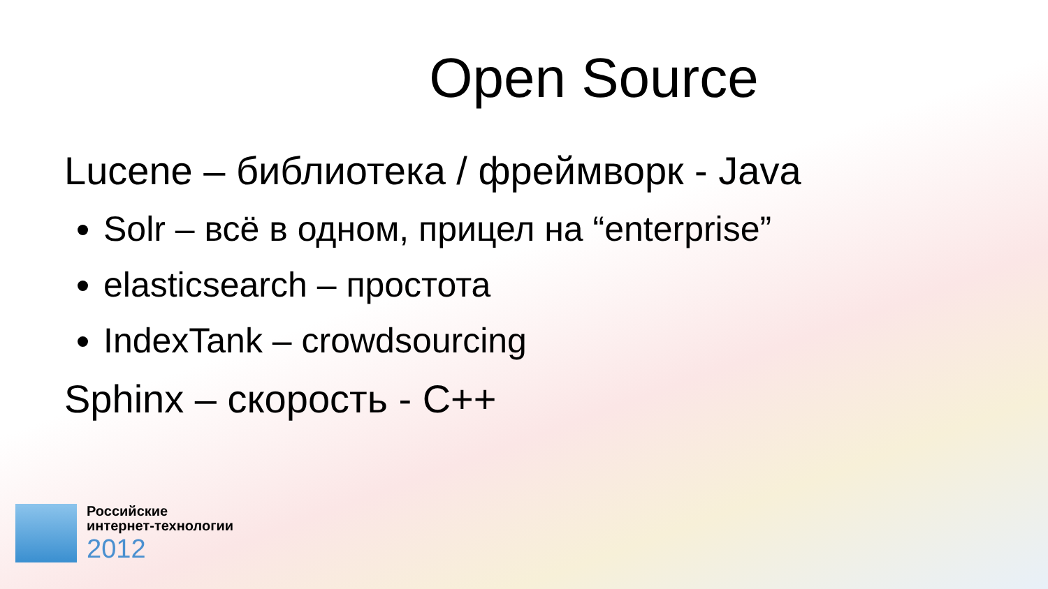Open Source
Lucene – библиотека / фреймворк - Java
Solr – всё в одном, прицел на “enterprise”
elasticsearch – простота
IndexTank – crowdsourcing
Sphinx – скорость - C++
Российские
интернет-технологии
2012